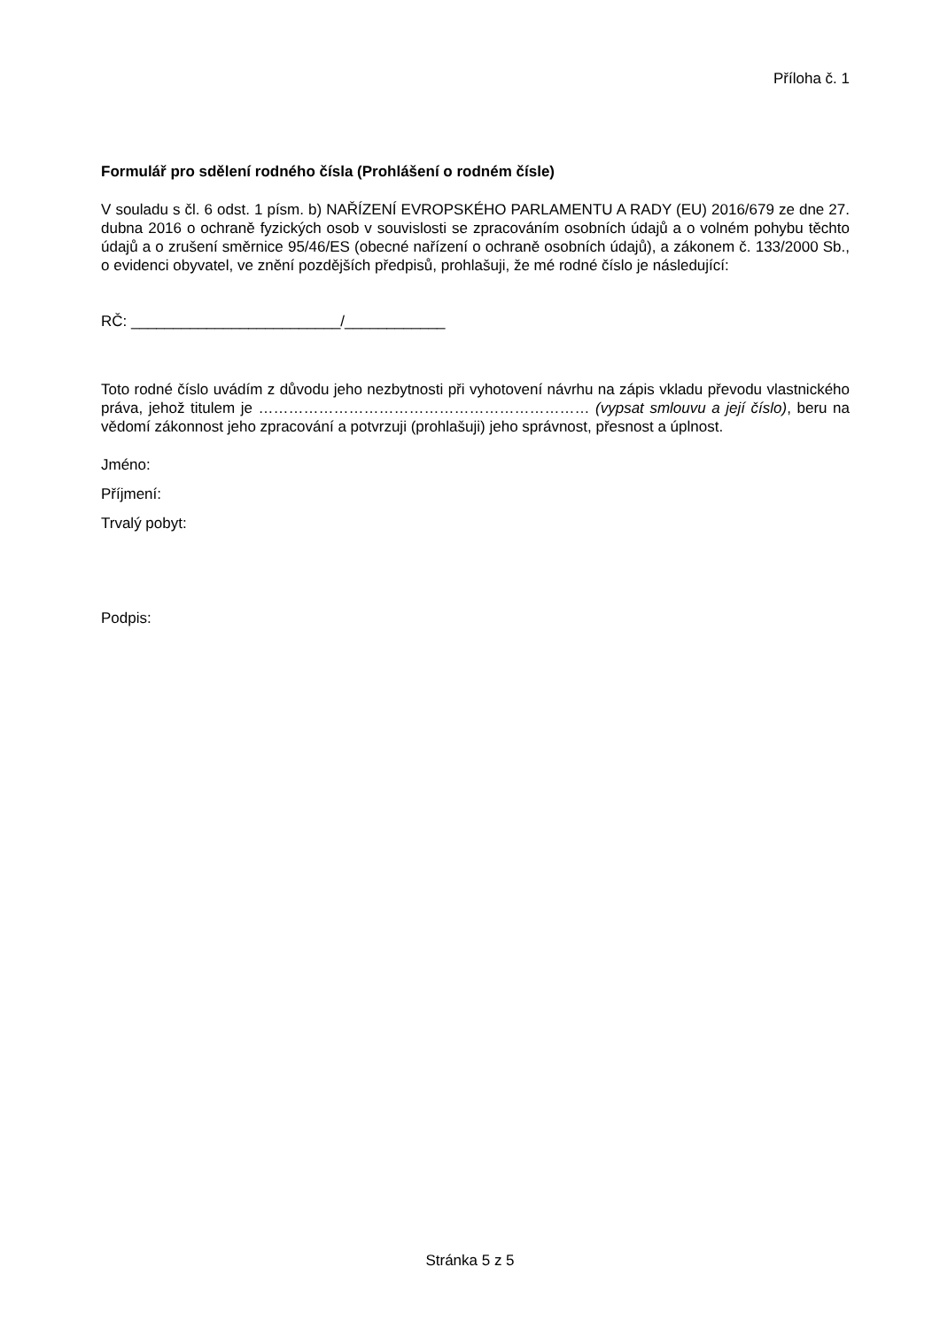Příloha č. 1
Formulář pro sdělení rodného čísla (Prohlášení o rodném čísle)
V souladu s čl. 6 odst. 1 písm. b) NAŘÍZENÍ EVROPSKÉHO PARLAMENTU A RADY (EU) 2016/679 ze dne 27. dubna 2016 o ochraně fyzických osob v souvislosti se zpracováním osobních údajů a o volném pohybu těchto údajů a o zrušení směrnice 95/46/ES (obecné nařízení o ochraně osobních údajů), a zákonem č. 133/2000 Sb., o evidenci obyvatel, ve znění pozdějších předpisů, prohlašuji, že mé rodné číslo je následující:
RČ: _________________________/____________
Toto rodné číslo uvádím z důvodu jeho nezbytnosti při vyhotovení návrhu na zápis vkladu převodu vlastnického práva, jehož titulem je ………………………………………………………… (vypsat smlouvu a její číslo), beru na vědomí zákonnost jeho zpracování a potvrzuji (prohlašuji) jeho správnost, přesnost a úplnost.
Jméno:
Příjmení:
Trvalý pobyt:
Podpis:
Stránka 5 z 5